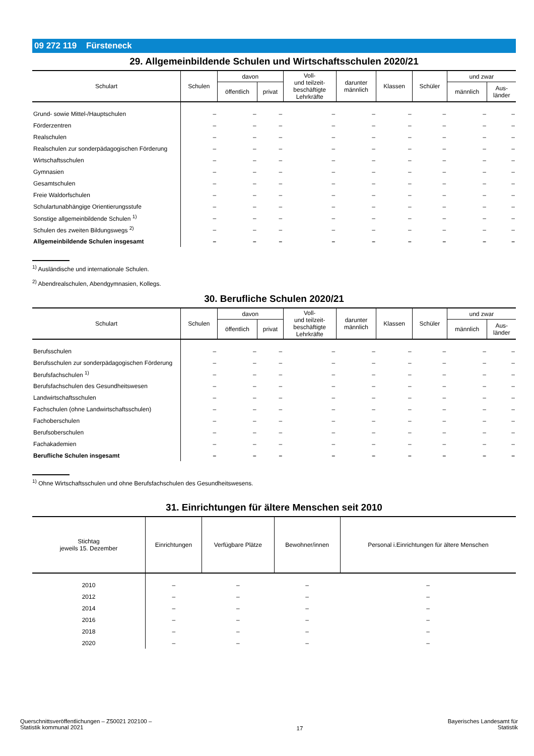09 272 119 Fürsteneck
29. Allgemeinbildende Schulen und Wirtschaftsschulen 2020/21
| Schulart | Schulen | davon | | Voll- und teilzeit- beschäftigte Lehrkräfte | darunter männlich | Klassen | Schüler | und zwar | |
| --- | --- | --- | --- | --- | --- | --- | --- | --- | --- |
| | | öffentlich | privat | | | | | männlich | Aus- länder |
| Grund- sowie Mittel-/Hauptschulen | – | – | – | – | – | – | – | – | – |
| Förderzentren | – | – | – | – | – | – | – | – | – |
| Realschulen | – | – | – | – | – | – | – | – | – |
| Realschulen zur sonderpädagogischen Förderung | – | – | – | – | – | – | – | – | – |
| Wirtschaftsschulen | – | – | – | – | – | – | – | – | – |
| Gymnasien | – | – | – | – | – | – | – | – | – |
| Gesamtschulen | – | – | – | – | – | – | – | – | – |
| Freie Waldorfschulen | – | – | – | – | – | – | – | – | – |
| Schulartunabhängige Orientierungsstufe | – | – | – | – | – | – | – | – | – |
| Sonstige allgemeinbildende Schulen <sup>1)</sup> | – | – | – | – | – | – | – | – | – |
| Schulen des zweiten Bildungswegs <sup>2)</sup> | – | – | – | – | – | – | – | – | – |
| Allgemeinbildende Schulen insgesamt | – | – | – | – | – | – | – | – | – |
<sup>1)</sup> Ausländische und internationale Schulen.
<sup>2)</sup> Abendrealschulen, Abendgymnasien, Kollegs.
30. Berufliche Schulen 2020/21
| Schulart | Schulen | davon | | Voll- und teilzeit- beschäftigte Lehrkräfte | darunter männlich | Klassen | Schüler | und zwar | |
| --- | --- | --- | --- | --- | --- | --- | --- | --- | --- |
| | | öffentlich | privat | | | | | männlich | Aus- länder |
| Berufsschulen | – | – | – | – | – | – | – | – | – |
| Berufsschulen zur sonderpädagogischen Förderung | – | – | – | – | – | – | – | – | – |
| Berufsfachschulen <sup>1)</sup> | – | – | – | – | – | – | – | – | – |
| Berufsfachschulen des Gesundheitswesen | – | – | – | – | – | – | – | – | – |
| Landwirtschaftsschulen | – | – | – | – | – | – | – | – | – |
| Fachschulen (ohne Landwirtschaftsschulen) | – | – | – | – | – | – | – | – | – |
| Fachoberschulen | – | – | – | – | – | – | – | – | – |
| Berufsoberschulen | – | – | – | – | – | – | – | – | – |
| Fachakademien | – | – | – | – | – | – | – | – | – |
| Berufliche Schulen insgesamt | – | – | – | – | – | – | – | – | – |
<sup>1)</sup> Ohne Wirtschaftsschulen und ohne Berufsfachschulen des Gesundheitswesens.
31. Einrichtungen für ältere Menschen seit 2010
| Stichtag jeweils 15. Dezember | Einrichtungen | Verfügbare Plätze | Bewohner/innen | Personal i.Einrichtungen für ältere Menschen |
| --- | --- | --- | --- | --- |
| 2010 | – | – | – | – |
| 2012 | – | – | – | – |
| 2014 | – | – | – | – |
| 2016 | – | – | – | – |
| 2018 | – | – | – | – |
| 2020 | – | – | – | – |
Querschnittsveröffentlichungen – Z50021 202100 –
Statistik kommunal 2021
17
Bayerisches Landesamt für
Statistik